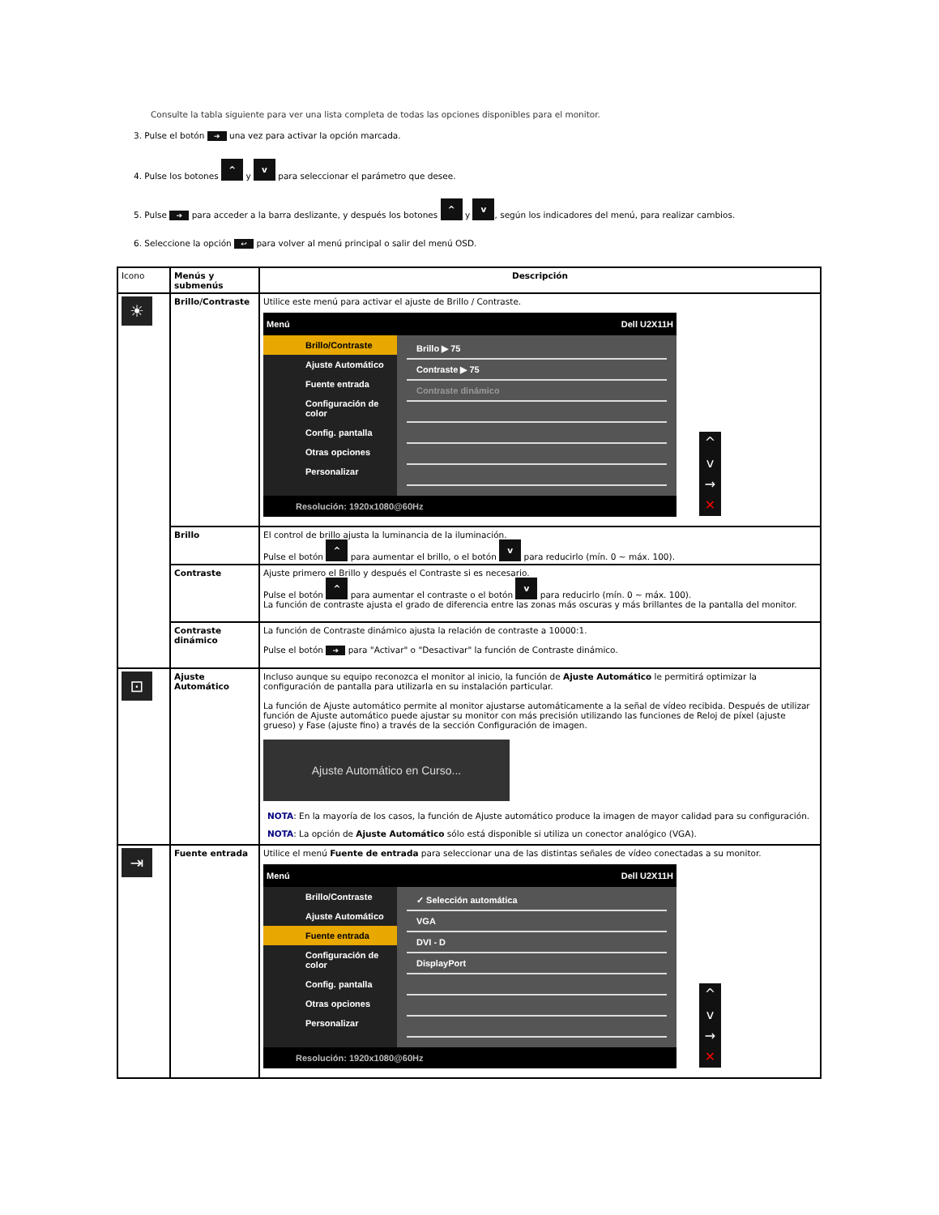Consulte la tabla siguiente para ver una lista completa de todas las opciones disponibles para el monitor.
3. Pulse el botón ➔ una vez para activar la opción marcada.
4. Pulse los botones ^ y v para seleccionar el parámetro que desee.
5. Pulse ➔ para acceder a la barra deslizante, y después los botones ^ y v, según los indicadores del menú, para realizar cambios.
6. Seleccione la opción ↩ para volver al menú principal o salir del menú OSD.
| Icono | Menús y submenús | Descripción |
| --- | --- | --- |
| ☀ | Brillo/Contraste | Utilice este menú para activar el ajuste de Brillo / Contraste. Menú Dell U2X11H Brillo/Contraste Ajuste Automático Fuente entrada Configuración de color Config. pantalla Otras opciones Personalizar Brillo ▶ 75 Contraste ▶ 75 Contraste dinámico Resolución: 1920x1080@60Hz ^ v → ✕ |
| | Brillo | El control de brillo ajusta la luminancia de la iluminación. Pulse el botón ^ para aumentar el brillo, o el botón v para reducirlo (mín. 0 ~ máx. 100). |
| | Contraste | Ajuste primero el Brillo y después el Contraste si es necesario. Pulse el botón ^ para aumentar el contraste o el botón v para reducirlo (mín. 0 ~ máx. 100). La función de contraste ajusta el grado de diferencia entre las zonas más oscuras y más brillantes de la pantalla del monitor. |
| | Contraste dinámico | La función de Contraste dinámico ajusta la relación de contraste a 10000:1. Pulse el botón ➔ para "Activar" o "Desactivar" la función de Contraste dinámico. |
| ⊡ | Ajuste Automático | Incluso aunque su equipo reconozca el monitor al inicio, la función de Ajuste Automático le permitirá optimizar la configuración de pantalla para utilizarla en su instalación particular. La función de Ajuste automático permite al monitor ajustarse automáticamente a la señal de vídeo recibida. Después de utilizar función de Ajuste automático puede ajustar su monitor con más precisión utilizando las funciones de Reloj de píxel (ajuste grueso) y Fase (ajuste fino) a través de la sección Configuración de imagen. Ajuste Automático en Curso... NOTA : En la mayoría de los casos, la función de Ajuste automático produce la imagen de mayor calidad para su configuración. NOTA : La opción de Ajuste Automático sólo está disponible si utiliza un conector analógico (VGA). |
| ⇥ | Fuente entrada | Utilice el menú Fuente de entrada para seleccionar una de las distintas señales de vídeo conectadas a su monitor. Menú Dell U2X11H Brillo/Contraste Ajuste Automático Fuente entrada Configuración de color Config. pantalla Otras opciones Personalizar ✓ Selección automática VGA DVI - D DisplayPort Resolución: 1920x1080@60Hz ^ v → ✕ |